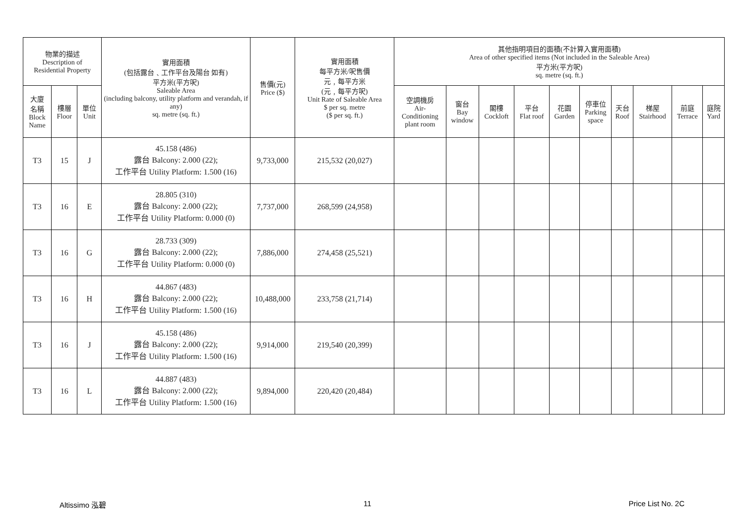| 物業的描述 Description of Residential Property | | | 實用面積 (包括露台﹑工作平台及陽台 如有) 平方米(平方呎) Saleable Area (including balcony, utility platform and verandah, if any) sq. metre (sq. ft.) | 售價(元) Price ($) | 實用面積 每平方米/呎售價 元﹐每平方米 (元﹐每平方呎) Unit Rate of Saleable Area $ per sq. metre ($ per sq. ft.) | 其他指明項目的面積(不計算入實用面積) Area of other specified items (Not included in the Saleable Area) 平方米(平方呎) sq. metre (sq. ft.) | | | | | | | | | |
| --- | --- | --- | --- | --- | --- | --- | --- | --- | --- | --- | --- | --- | --- | --- | --- |
| 大廈 名稱 Block Name | 樓層 Floor | 單位 Unit | | | | 空調機房 Air- Conditioning plant room | 窗台 Bay window | 閣樓 Cockloft | 平台 Flat roof | 花園 Garden | 停車位 Parking space | 天台 Roof | 梯屋 Stairhood | 前庭 Terrace | 庭院 Yard |
| T3 | 15 | J | 45.158 (486) 露台 Balcony: 2.000 (22); 工作平台 Utility Platform: 1.500 (16) | 9,733,000 | 215,532 (20,027) | | | | | | | | | | |
| T3 | 16 | E | 28.805 (310) 露台 Balcony: 2.000 (22); 工作平台 Utility Platform: 0.000 (0) | 7,737,000 | 268,599 (24,958) | | | | | | | | | | |
| T3 | 16 | G | 28.733 (309) 露台 Balcony: 2.000 (22); 工作平台 Utility Platform: 0.000 (0) | 7,886,000 | 274,458 (25,521) | | | | | | | | | | |
| T3 | 16 | H | 44.867 (483) 露台 Balcony: 2.000 (22); 工作平台 Utility Platform: 1.500 (16) | 10,488,000 | 233,758 (21,714) | | | | | | | | | | |
| T3 | 16 | J | 45.158 (486) 露台 Balcony: 2.000 (22); 工作平台 Utility Platform: 1.500 (16) | 9,914,000 | 219,540 (20,399) | | | | | | | | | | |
| T3 | 16 | L | 44.887 (483) 露台 Balcony: 2.000 (22); 工作平台 Utility Platform: 1.500 (16) | 9,894,000 | 220,420 (20,484) | | | | | | | | | | |
Altissimo 泓碧 11 Price List No. 2C